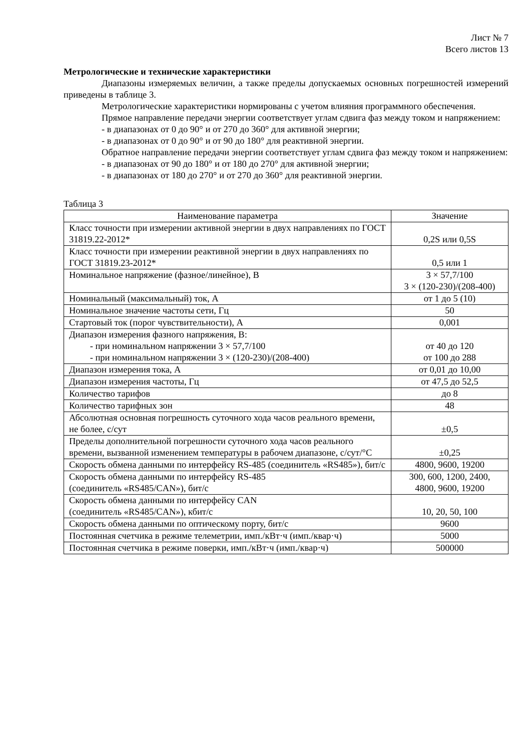Лист № 7
Всего листов 13
Метрологические и технические характеристики
Диапазоны измеряемых величин, а также пределы допускаемых основных погрешностей измерений приведены в таблице 3.
Метрологические характеристики нормированы с учетом влияния программного обеспечения.
Прямое направление передачи энергии соответствует углам сдвига фаз между током и напряжением:
- в диапазонах от 0 до 90° и от 270 до 360° для активной энергии;
- в диапазонах от 0 до 90° и от 90 до 180° для реактивной энергии.
Обратное направление передачи энергии соответствует углам сдвига фаз между током и напряжением:
- в диапазонах от 90 до 180° и от 180 до 270° для активной энергии;
- в диапазонах от 180 до 270° и от 270 до 360° для реактивной энергии.
Таблица 3
| Наименование параметра | Значение |
| --- | --- |
| Класс точности при измерении активной энергии в двух направлениях по ГОСТ 31819.22-2012* | 0,2S или 0,5S |
| Класс точности при измерении реактивной энергии в двух направлениях по ГОСТ 31819.23-2012* | 0,5 или 1 |
| Номинальное напряжение (фазное/линейное), В | 3 × 57,7/100 3 × (120-230)/(208-400) |
| Номинальный (максимальный) ток, А | от 1 до 5 (10) |
| Номинальное значение частоты сети, Гц | 50 |
| Стартовый ток (порог чувствительности), А | 0,001 |
| Диапазон измерения фазного напряжения, В: - при номинальном напряжении 3 × 57,7/100 - при номинальном напряжении 3 × (120-230)/(208-400) | от 40 до 120 от 100 до 288 |
| Диапазон измерения тока, А | от 0,01 до 10,00 |
| Диапазон измерения частоты, Гц | от 47,5 до 52,5 |
| Количество тарифов | до 8 |
| Количество тарифных зон | 48 |
| Абсолютная основная погрешность суточного хода часов реального времени, не более, с/сут | ±0,5 |
| Пределы дополнительной погрешности суточного хода часов реального времени, вызванной изменением температуры в рабочем диапазоне, с/сут/°С | ±0,25 |
| Скорость обмена данными по интерфейсу RS-485 (соединитель «RS485»), бит/с | 4800, 9600, 19200 |
| Скорость обмена данными по интерфейсу RS-485 (соединитель «RS485/CAN»), бит/с | 300, 600, 1200, 2400, 4800, 9600, 19200 |
| Скорость обмена данными по интерфейсу CAN (соединитель «RS485/CAN»), кбит/с | 10, 20, 50, 100 |
| Скорость обмена данными по оптическому порту, бит/с | 9600 |
| Постоянная счетчика в режиме телеметрии, имп./кВт·ч (имп./квар·ч) | 5000 |
| Постоянная счетчика в режиме поверки, имп./кВт·ч (имп./квар·ч) | 500000 |